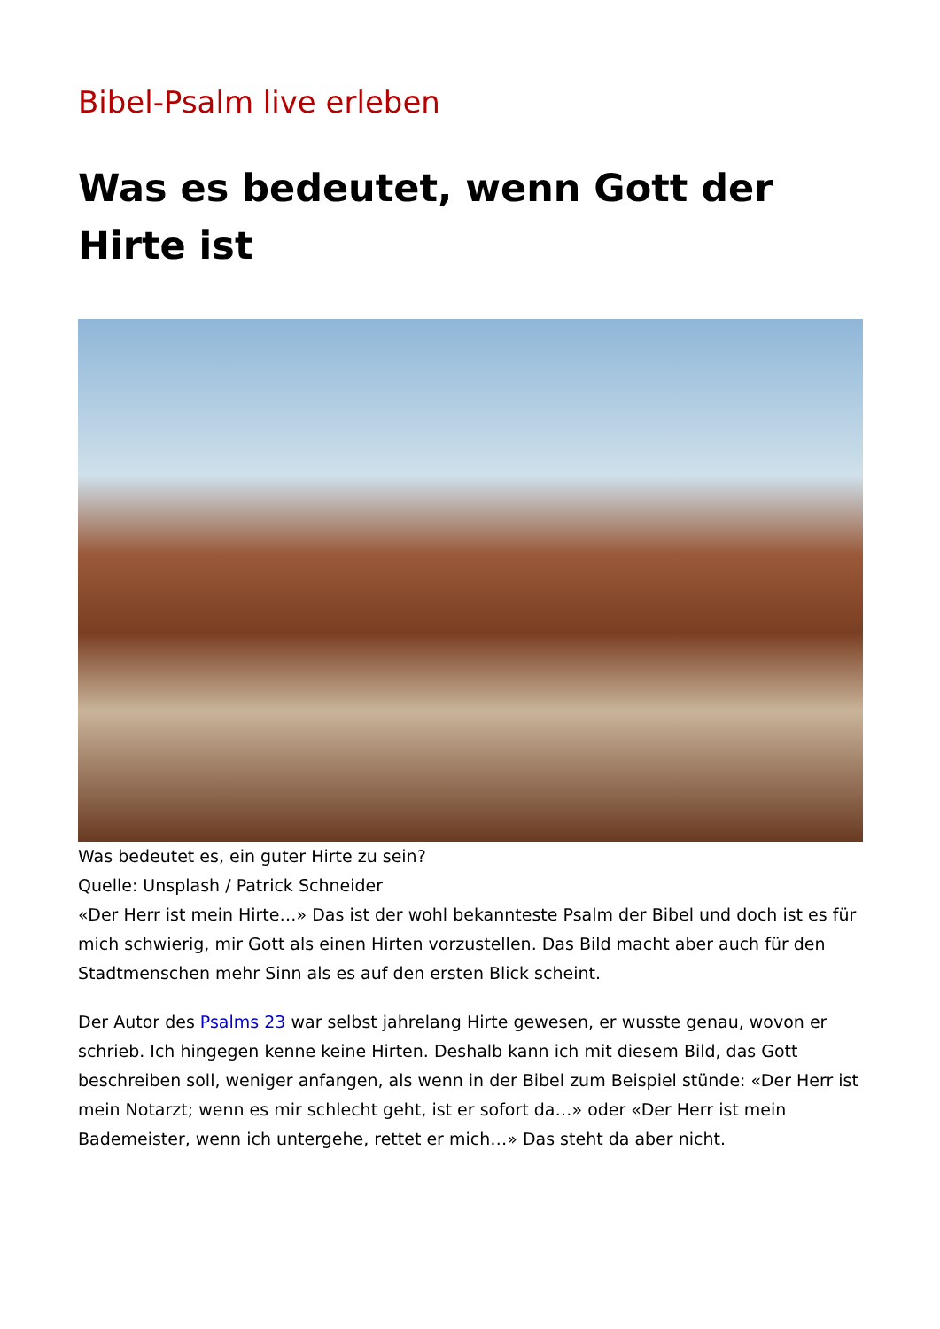Bibel-Psalm live erleben
Was es bedeutet, wenn Gott der Hirte ist
Was bedeutet es, ein guter Hirte zu sein?
Quelle: Unsplash / Patrick Schneider
«Der Herr ist mein Hirte…» Das ist der wohl bekannteste Psalm der Bibel und doch ist es für mich schwierig, mir Gott als einen Hirten vorzustellen. Das Bild macht aber auch für den Stadtmenschen mehr Sinn als es auf den ersten Blick scheint.
Der Autor des Psalms 23 war selbst jahrelang Hirte gewesen, er wusste genau, wovon er schrieb. Ich hingegen kenne keine Hirten. Deshalb kann ich mit diesem Bild, das Gott beschreiben soll, weniger anfangen, als wenn in der Bibel zum Beispiel stünde: «Der Herr ist mein Notarzt; wenn es mir schlecht geht, ist er sofort da…» oder «Der Herr ist mein Bademeister, wenn ich untergehe, rettet er mich…» Das steht da aber nicht.